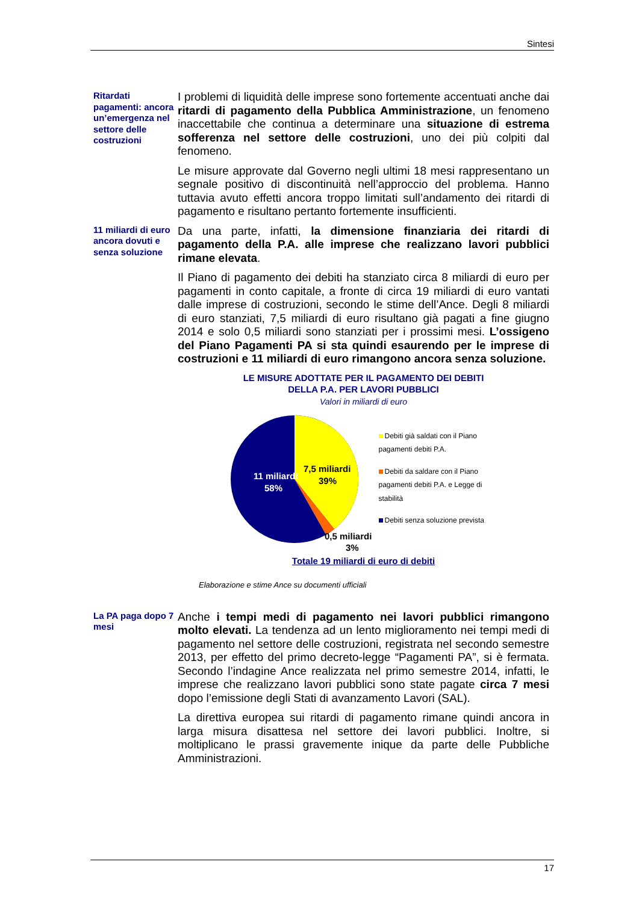Sintesi
Ritardati pagamenti: ancora un’emergenza nel settore delle costruzioni
I problemi di liquidità delle imprese sono fortemente accentuati anche dai ritardi di pagamento della Pubblica Amministrazione, un fenomeno inaccettabile che continua a determinare una situazione di estrema sofferenza nel settore delle costruzioni, uno dei più colpiti dal fenomeno.
Le misure approvate dal Governo negli ultimi 18 mesi rappresentano un segnale positivo di discontinuità nell’approccio del problema. Hanno tuttavia avuto effetti ancora troppo limitati sull’andamento dei ritardi di pagamento e risultano pertanto fortemente insufficienti.
11 miliardi di euro ancora dovuti e senza soluzione
Da una parte, infatti, la dimensione finanziaria dei ritardi di pagamento della P.A. alle imprese che realizzano lavori pubblici rimane elevata.
Il Piano di pagamento dei debiti ha stanziato circa 8 miliardi di euro per pagamenti in conto capitale, a fronte di circa 19 miliardi di euro vantati dalle imprese di costruzioni, secondo le stime dell’Ance. Degli 8 miliardi di euro stanziati, 7,5 miliardi di euro risultano già pagati a fine giugno 2014 e solo 0,5 miliardi sono stanziati per i prossimi mesi. L’ossigeno del Piano Pagamenti PA si sta quindi esaurendo per le imprese di costruzioni e 11 miliardi di euro rimangono ancora senza soluzione.
LE MISURE ADOTTATE PER IL PAGAMENTO DEI DEBITI
DELLA P.A. PER LAVORI PUBBLICI
Valori in miliardi di euro
11 miliardi
58%
7,5 miliardi
39%
0,5 miliardi
3%
Debiti già saldati con il Piano pagamenti debiti P.A.
Debiti da saldare con il Piano pagamenti debiti P.A. e Legge di stabilità
Debiti senza soluzione prevista
Totale 19 miliardi di euro di debiti
Elaborazione e stime Ance su documenti ufficiali
La PA paga dopo 7 mesi
Anche i tempi medi di pagamento nei lavori pubblici rimangono molto elevati. La tendenza ad un lento miglioramento nei tempi medi di pagamento nel settore delle costruzioni, registrata nel secondo semestre 2013, per effetto del primo decreto-legge “Pagamenti PA”, si è fermata. Secondo l’indagine Ance realizzata nel primo semestre 2014, infatti, le imprese che realizzano lavori pubblici sono state pagate circa 7 mesi dopo l’emissione degli Stati di avanzamento Lavori (SAL).
La direttiva europea sui ritardi di pagamento rimane quindi ancora in larga misura disattesa nel settore dei lavori pubblici. Inoltre, si moltiplicano le prassi gravemente inique da parte delle Pubbliche Amministrazioni.
17